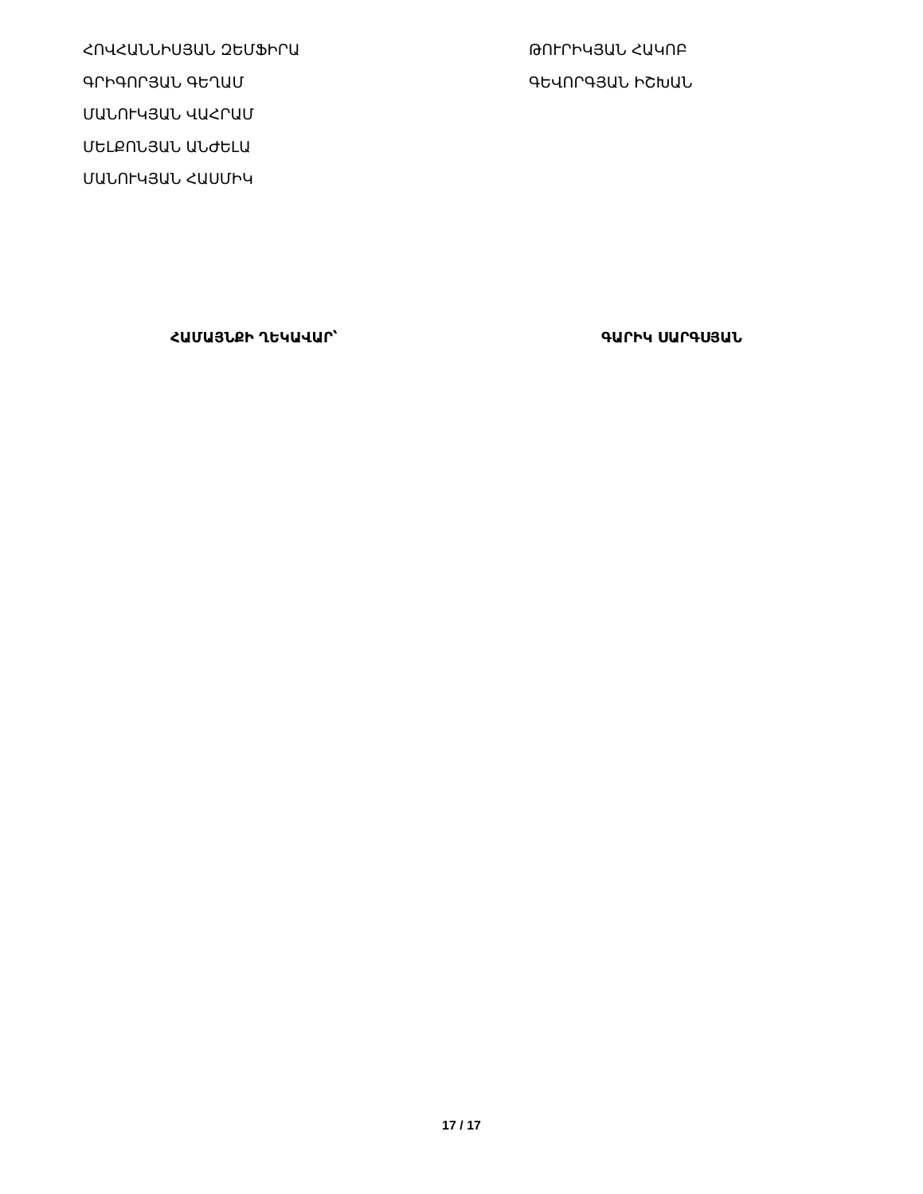ՀՈՎՀԱՆՆԻՍՅԱՆ ԶԵՄՖԻՐԱ
ԳՐԻԳՈՐՅԱՆ ԳԵՂԱՄ
ՄԱՆՈՒԿՅԱՆ ՎԱՀՐԱՄ
ՄԵԼՔՈՆՅԱՆ ԱՆԺԵԼԱ
ՄԱՆՈՒԿՅԱՆ ՀԱՍՄԻԿ
ԹՈՒՐԻԿՅԱՆ ՀԱԿՈԲ
ԳԵՎՈՐԳՅԱՆ ԻՇԽԱՆ
ՀԱՄԱՅՆՔԻ ՂԵԿԱՎԱՐ՝ ԳԱՐԻԿ ՍԱՐԳՍՅԱՆ
17 / 17